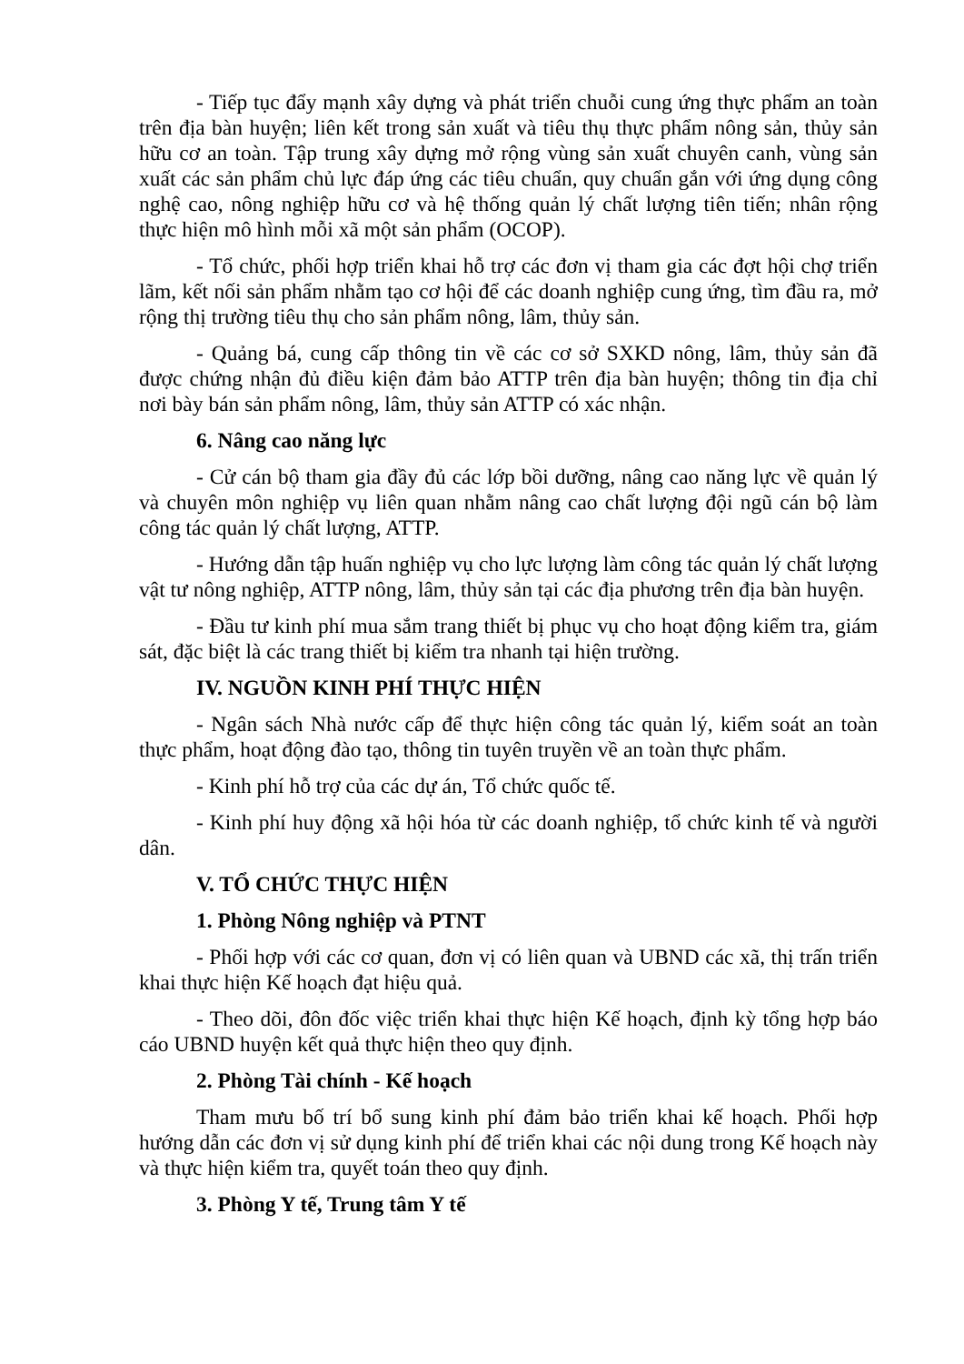- Tiếp tục đẩy mạnh xây dựng và phát triển chuỗi cung ứng thực phẩm an toàn trên địa bàn huyện; liên kết trong sản xuất và tiêu thụ thực phẩm nông sản, thủy sản hữu cơ an toàn. Tập trung xây dựng mở rộng vùng sản xuất chuyên canh, vùng sản xuất các sản phẩm chủ lực đáp ứng các tiêu chuẩn, quy chuẩn gắn với ứng dụng công nghệ cao, nông nghiệp hữu cơ và hệ thống quản lý chất lượng tiên tiến; nhân rộng thực hiện mô hình mỗi xã một sản phẩm (OCOP).
- Tổ chức, phối hợp triển khai hỗ trợ các đơn vị tham gia các đợt hội chợ triển lãm, kết nối sản phẩm nhằm tạo cơ hội để các doanh nghiệp cung ứng, tìm đầu ra, mở rộng thị trường tiêu thụ cho sản phẩm nông, lâm, thủy sản.
- Quảng bá, cung cấp thông tin về các cơ sở SXKD nông, lâm, thủy sản đã được chứng nhận đủ điều kiện đảm bảo ATTP trên địa bàn huyện; thông tin địa chỉ nơi bày bán sản phẩm nông, lâm, thủy sản ATTP có xác nhận.
6. Nâng cao năng lực
- Cử cán bộ tham gia đầy đủ các lớp bồi dưỡng, nâng cao năng lực về quản lý và chuyên môn nghiệp vụ liên quan nhằm nâng cao chất lượng đội ngũ cán bộ làm công tác quản lý chất lượng, ATTP.
- Hướng dẫn tập huấn nghiệp vụ cho lực lượng làm công tác quản lý chất lượng vật tư nông nghiệp, ATTP nông, lâm, thủy sản tại các địa phương trên địa bàn huyện.
- Đầu tư kinh phí mua sắm trang thiết bị phục vụ cho hoạt động kiểm tra, giám sát, đặc biệt là các trang thiết bị kiểm tra nhanh tại hiện trường.
IV. NGUỒN KINH PHÍ THỰC HIỆN
- Ngân sách Nhà nước cấp để thực hiện công tác quản lý, kiểm soát an toàn thực phẩm, hoạt động đào tạo, thông tin tuyên truyền về an toàn thực phẩm.
- Kinh phí hỗ trợ của các dự án, Tổ chức quốc tế.
- Kinh phí huy động xã hội hóa từ các doanh nghiệp, tổ chức kinh tế và người dân.
V. TỔ CHỨC THỰC HIỆN
1. Phòng Nông nghiệp và PTNT
- Phối hợp với các cơ quan, đơn vị có liên quan và UBND các xã, thị trấn triển khai thực hiện Kế hoạch đạt hiệu quả.
- Theo dõi, đôn đốc việc triển khai thực hiện Kế hoạch, định kỳ tổng hợp báo cáo UBND huyện kết quả thực hiện theo quy định.
2. Phòng Tài chính - Kế hoạch
Tham mưu bố trí bổ sung kinh phí đảm bảo triển khai kế hoạch. Phối hợp hướng dẫn các đơn vị sử dụng kinh phí để triển khai các nội dung trong Kế hoạch này và thực hiện kiểm tra, quyết toán theo quy định.
3. Phòng Y tế, Trung tâm Y tế